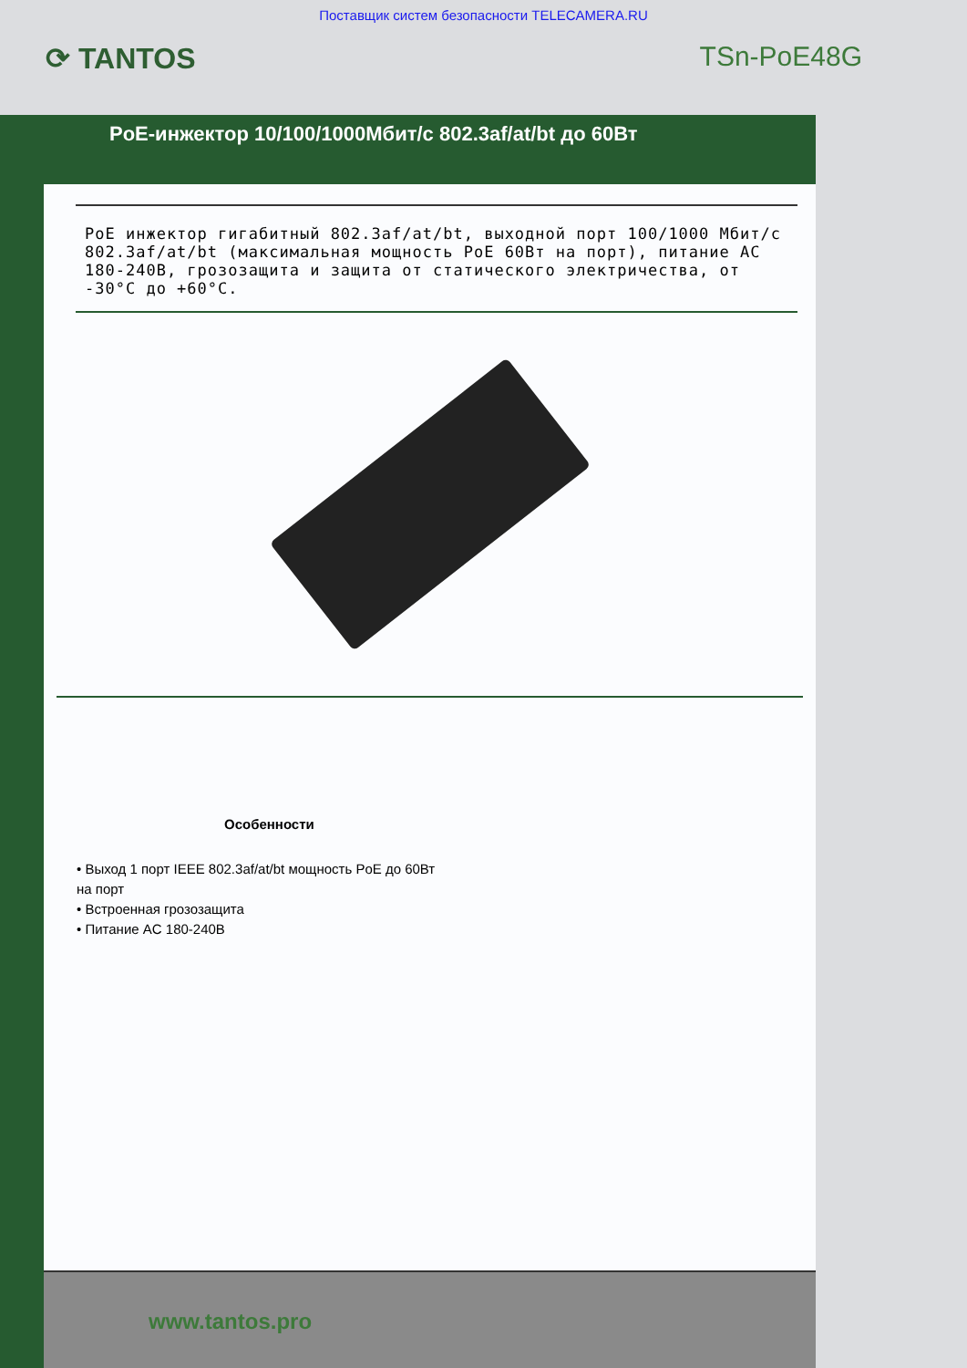Поставщик систем безопасности TELECAMERA.RU
⟳ TANTOS TSn-PoE48G
PoE-инжектор 10/100/1000Мбит/с 802.3af/at/bt до 60Вт
PoE инжектор гигабитный 802.3af/at/bt, выходной порт 100/1000 Мбит/с 802.3af/at/bt (максимальная мощность PoE 60Вт на порт), питание AC 180-240В, грозозащита и защита от статического электричества, от -30°C до +60°C.
Особенности
• Выход 1 порт IEEE 802.3af/at/bt мощность PoE до 60Вт на порт
• Встроенная грозозащита
• Питание AC 180-240В
www.tantos.pro